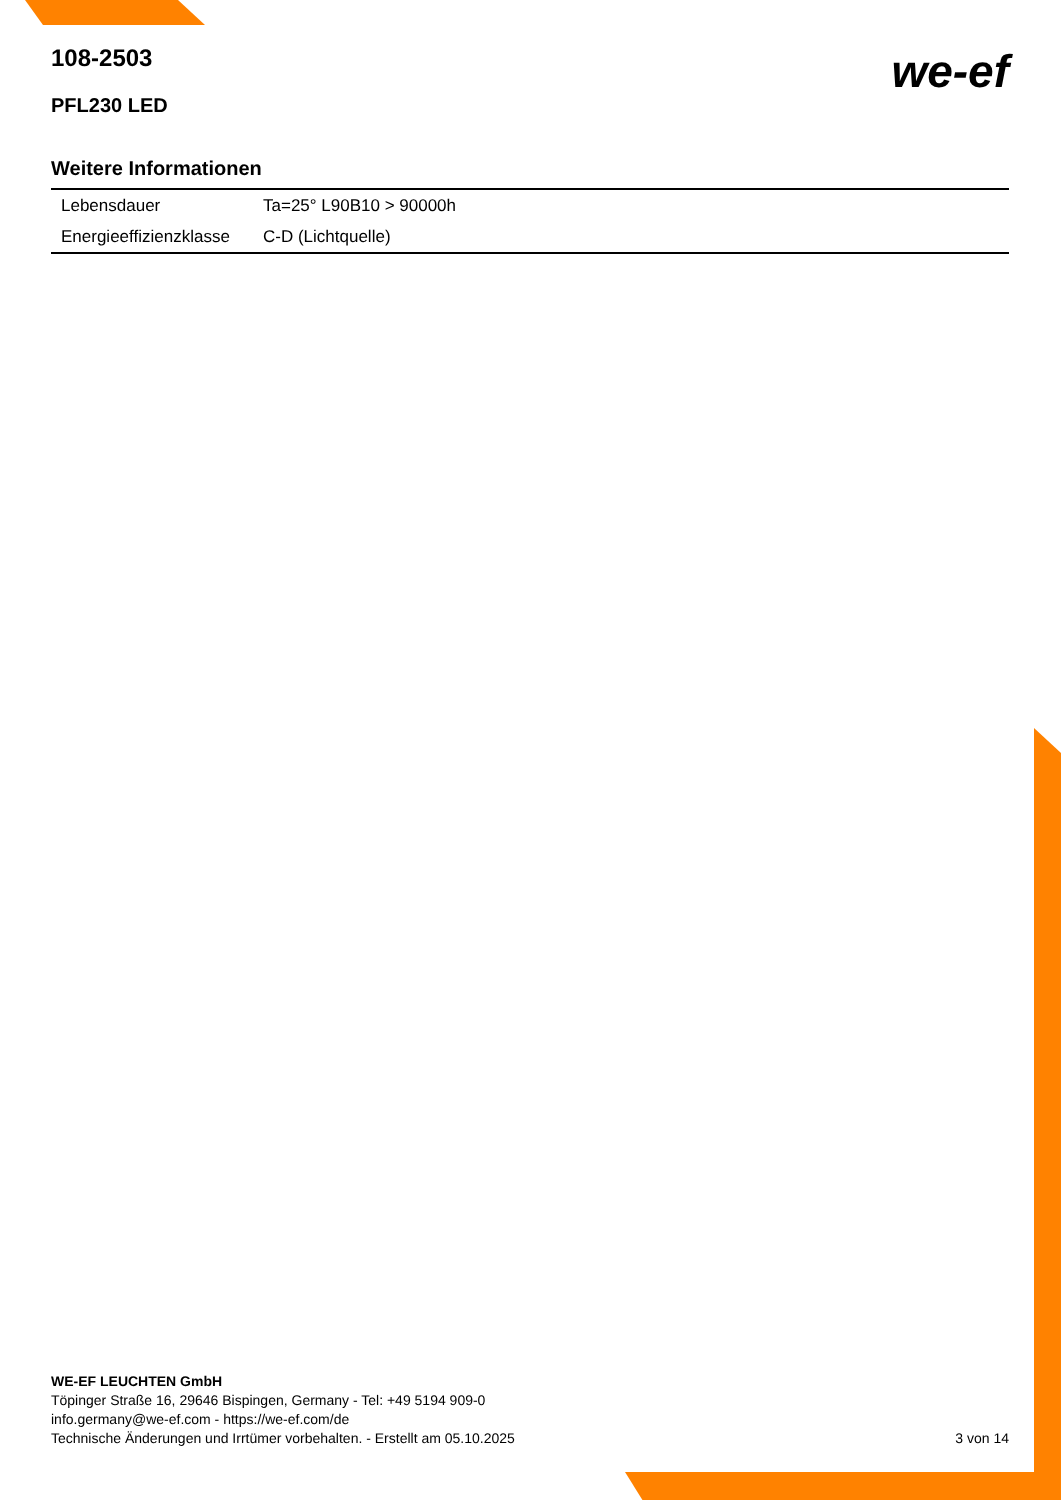we-ef
108-2503
PFL230 LED
Weitere Informationen
| Lebensdauer | Ta=25° L90B10 > 90000h |
| Energieeffizienzklasse | C-D (Lichtquelle) |
WE-EF LEUCHTEN GmbH
Töpinger Straße 16, 29646 Bispingen, Germany - Tel: +49 5194 909-0
info.germany@we-ef.com - https://we-ef.com/de
Technische Änderungen und Irrtümer vorbehalten. - Erstellt am 05.10.2025
3 von 14